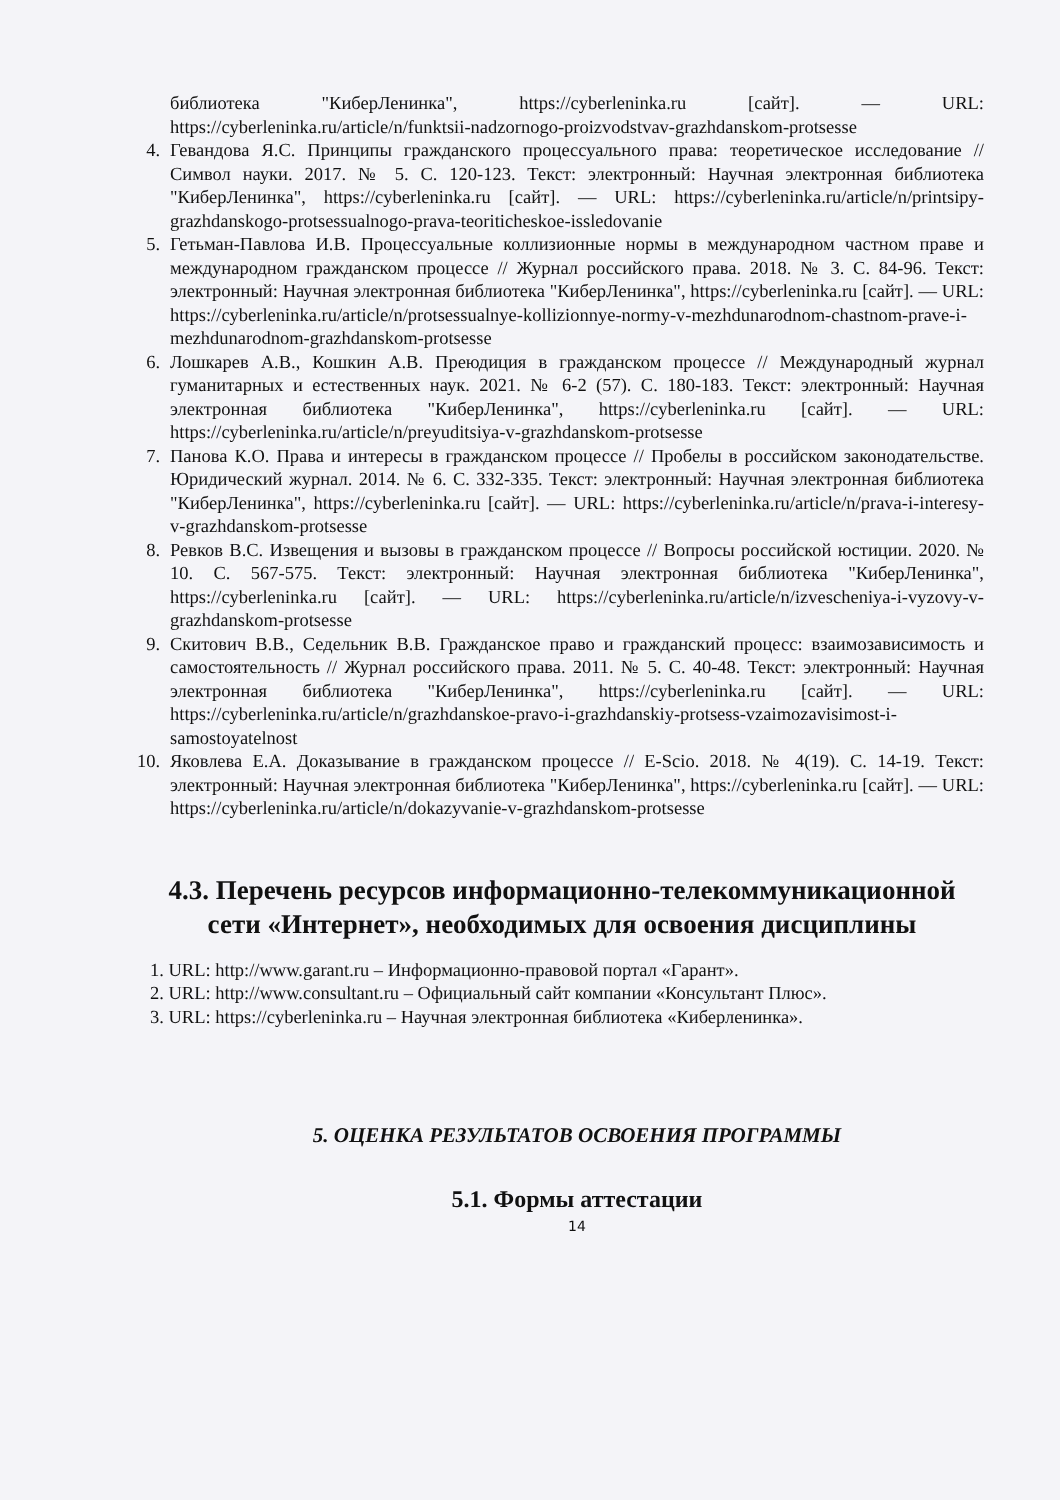библиотека "КиберЛенинка", https://cyberleninka.ru [сайт]. — URL: https://cyberleninka.ru/article/n/funktsii-nadzornogo-proizvodstvav-grazhdanskom-protsesse
4. Гевандова Я.С. Принципы гражданского процессуального права: теоретическое исследование // Символ науки. 2017. № 5. С. 120-123. Текст: электронный: Научная электронная библиотека "КиберЛенинка", https://cyberleninka.ru [сайт]. — URL: https://cyberleninka.ru/article/n/printsipy-grazhdanskogo-protsessualnogo-prava-teoriticheskoe-issledovanie
5. Гетьман-Павлова И.В. Процессуальные коллизионные нормы в международном частном праве и международном гражданском процессе // Журнал российского права. 2018. № 3. С. 84-96. Текст: электронный: Научная электронная библиотека "КиберЛенинка", https://cyberleninka.ru [сайт]. — URL: https://cyberleninka.ru/article/n/protsessualnye-kollizionnye-normy-v-mezhdunarodnom-chastnom-prave-i-mezhdunarodnom-grazhdanskom-protsesse
6. Лошкарев А.В., Кошкин А.В. Преюдиция в гражданском процессе // Международный журнал гуманитарных и естественных наук. 2021. № 6-2 (57). С. 180-183. Текст: электронный: Научная электронная библиотека "КиберЛенинка", https://cyberleninka.ru [сайт]. — URL: https://cyberleninka.ru/article/n/preyuditsiya-v-grazhdanskom-protsesse
7. Панова К.О. Права и интересы в гражданском процессе // Пробелы в российском законодательстве. Юридический журнал. 2014. № 6. С. 332-335. Текст: электронный: Научная электронная библиотека "КиберЛенинка", https://cyberleninka.ru [сайт]. — URL: https://cyberleninka.ru/article/n/prava-i-interesy-v-grazhdanskom-protsesse
8. Ревков В.С. Извещения и вызовы в гражданском процессе // Вопросы российской юстиции. 2020. № 10. С. 567-575. Текст: электронный: Научная электронная библиотека "КиберЛенинка", https://cyberleninka.ru [сайт]. — URL: https://cyberleninka.ru/article/n/izvescheniya-i-vyzovy-v-grazhdanskom-protsesse
9. Скитович В.В., Седельник В.В. Гражданское право и гражданский процесс: взаимозависимость и самостоятельность // Журнал российского права. 2011. № 5. С. 40-48. Текст: электронный: Научная электронная библиотека "КиберЛенинка", https://cyberleninka.ru [сайт]. — URL: https://cyberleninka.ru/article/n/grazhdanskoe-pravo-i-grazhdanskiy-protsess-vzaimozavisimost-i-samostoyatelnost
10. Яковлева Е.А. Доказывание в гражданском процессе // E-Scio. 2018. № 4(19). С. 14-19. Текст: электронный: Научная электронная библиотека "КиберЛенинка", https://cyberleninka.ru [сайт]. — URL: https://cyberleninka.ru/article/n/dokazyvanie-v-grazhdanskom-protsesse
4.3. Перечень ресурсов информационно-телекоммуникационной сети «Интернет», необходимых для освоения дисциплины
1. URL: http://www.garant.ru – Информационно-правовой портал «Гарант».
2. URL: http://www.consultant.ru – Официальный сайт компании «Консультант Плюс».
3. URL: https://cyberleninka.ru – Научная электронная библиотека «Киберленинка».
5. ОЦЕНКА РЕЗУЛЬТАТОВ ОСВОЕНИЯ ПРОГРАММЫ
5.1. Формы аттестации
14